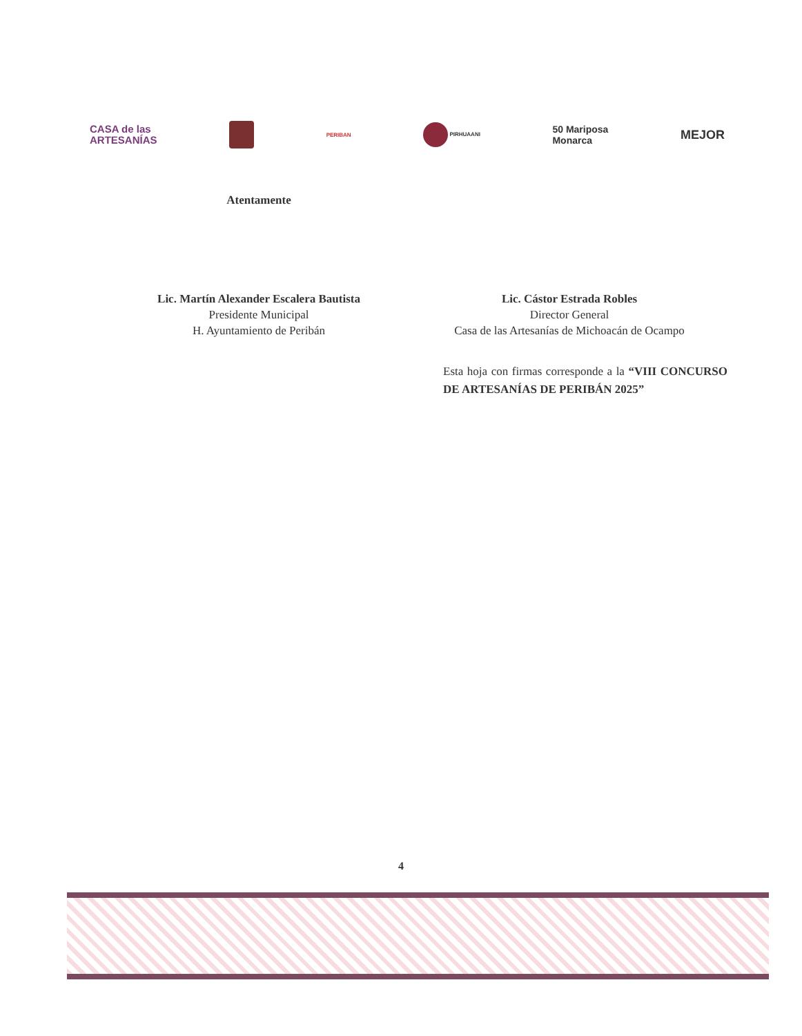CASA de las
ARTESANÍAS
PERIBAN PIRHUAANI
50 Mariposa
Monarca
MEJOR
Atentamente
Lic. Martín Alexander Escalera Bautista
Presidente Municipal
H. Ayuntamiento de Peribán
Lic. Cástor Estrada Robles
Director General
Casa de las Artesanías de Michoacán de Ocampo
Esta hoja con firmas corresponde a la “VIII CONCURSO DE ARTESANÍAS DE PERIBÁN 2025”
4